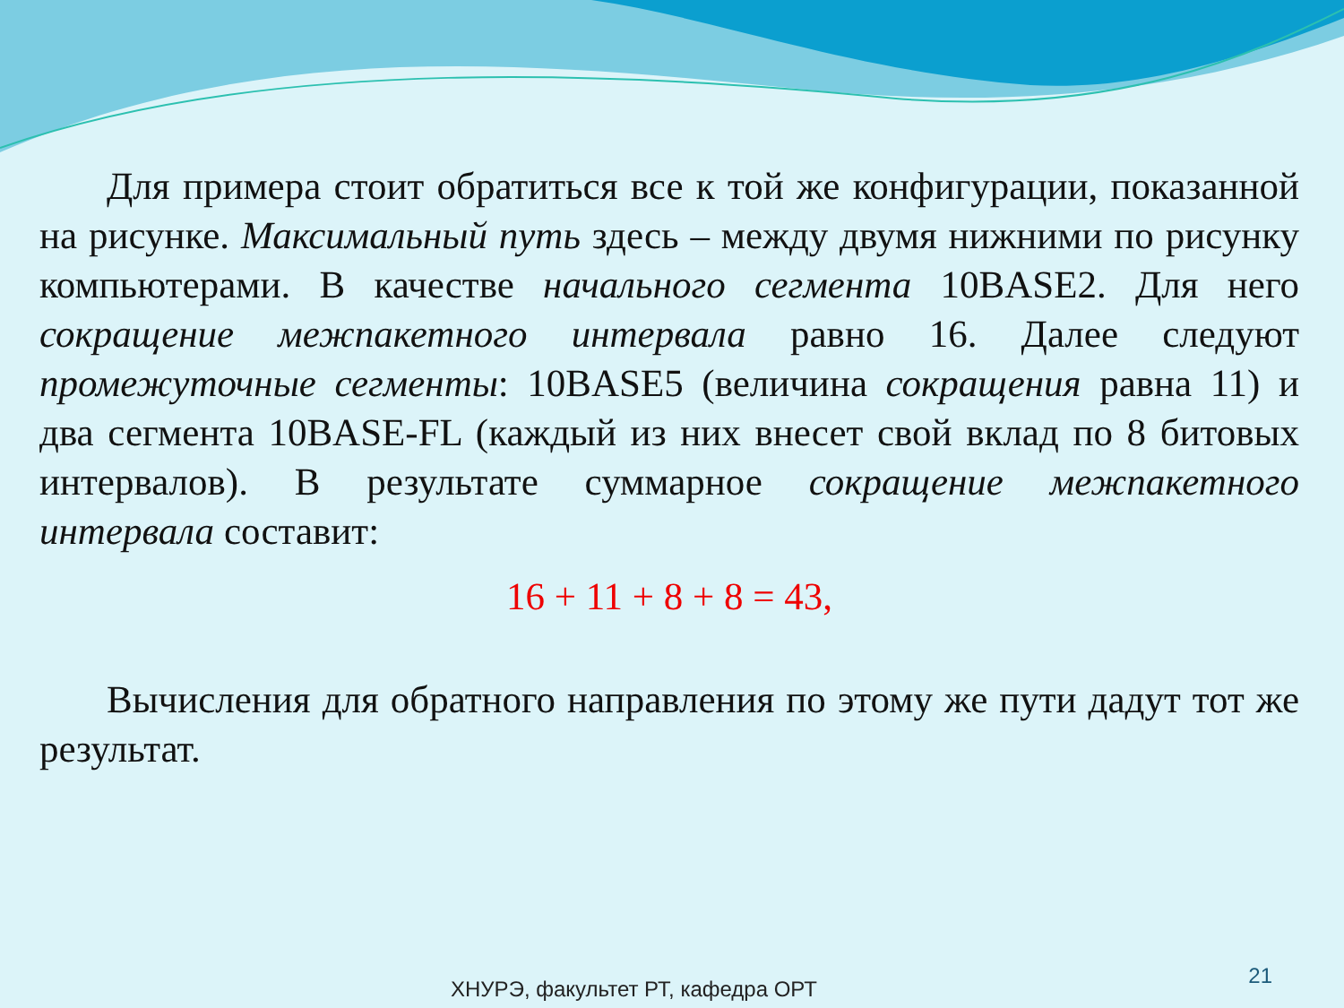Для примера стоит обратиться все к той же конфигурации, показанной на рисунке. Максимальный путь здесь – между двумя нижними по рисунку компьютерами. В качестве начального сегмента 10BASE2. Для него сокращение межпакетного интервала равно 16. Далее следуют промежуточные сегменты: 10BASE5 (величина сокращения равна 11) и два сегмента 10BASE-FL (каждый из них внесет свой вклад по 8 битовых интервалов). В результате суммарное сокращение межпакетного интервала составит:
16 + 11 + 8 + 8 = 43,
Вычисления для обратного направления по этому же пути дадут тот же результат.
ХНУРЭ, факультет РТ, кафедра ОРТ
21